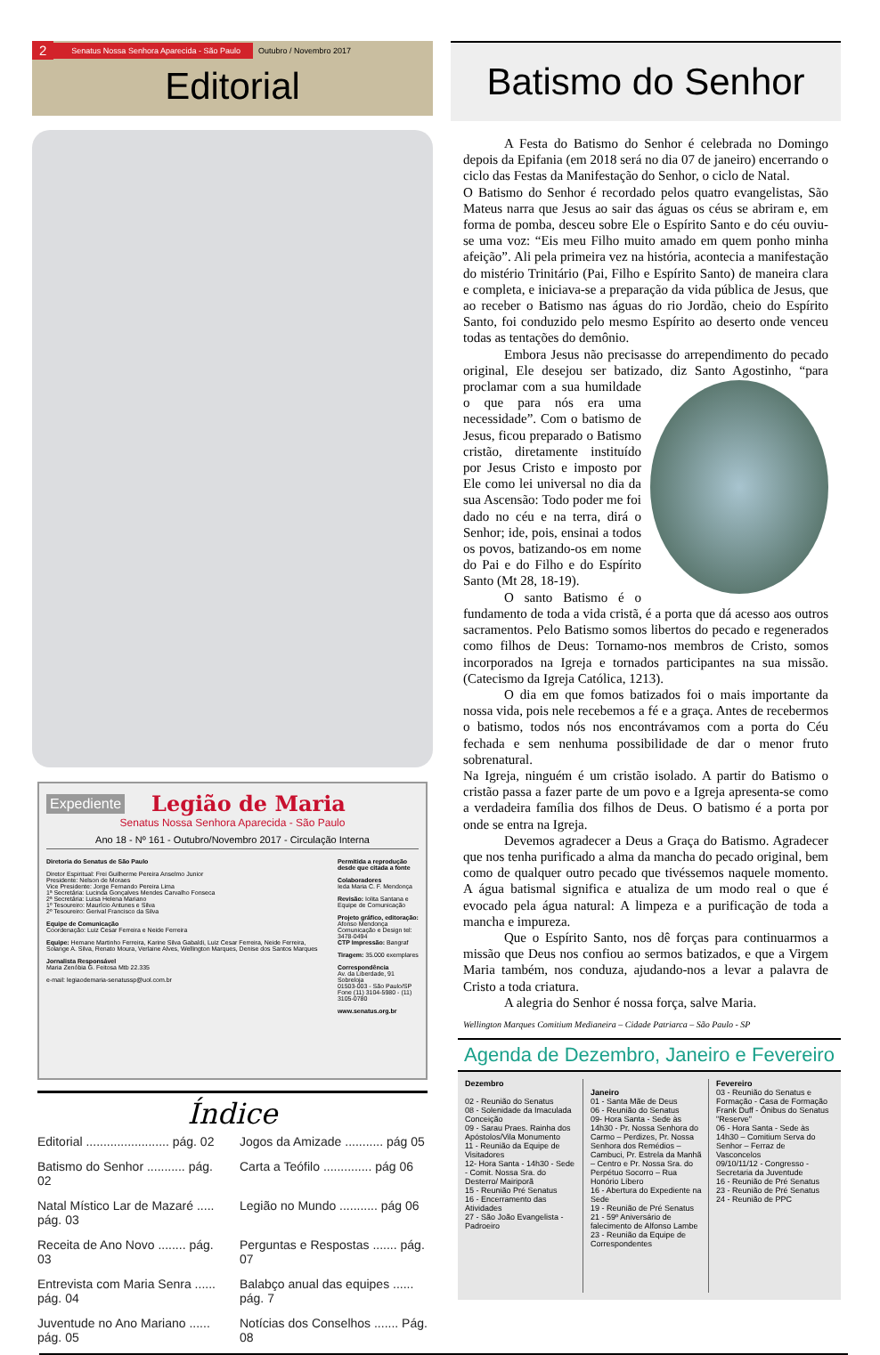2 Senatus Nossa Senhora Aparecida - São Paulo Outubro / Novembro 2017
Editorial
Expediente
Legião de Maria
Senatus Nossa Senhora Aparecida - São Paulo
Ano 18 - Nº 161 - Outubro/Novembro 2017 - Circulação Interna
Diretoria do Senatus de São Paulo
Diretor Espiritual: Frei Guilherme Pereira Anselmo Junior
Presidente: Nelson de Moraes
Vice Presidente: Jorge Fernando Pereira Lima
1ª Secretária: Lucinda Gonçalves Mendes Carvalho Fonseca
2ª Secretária: Luisa Helena Mariano
1º Tesoureiro: Maurício Antunes e Silva
2º Tesoureiro: Gerival Francisco da Silva
Equipe de Comunicação
Coordenação: Luiz Cesar Ferreira e Neide Ferreira
Equipe: Hemane Martinho Ferreira, Karine Silva Gabaldi, Luiz Cesar Ferreira, Neide Ferreira, Solange A. Silva, Renato Moura, Verlaine Alves, Wellington Marques, Denise dos Santos Marques
Jornalista Responsável
Maria Zenóbia G. Feitosa Mtb 22.335
e-mail: legiaodemaria-senatussp@uol.com.br
Permitida a reprodução desde que citada a fonte
Colaboradores
Ieda Maria C. F. Mendonça
Revisão: Iolita Santana e Equipe de Comunicação
Projeto gráfico, editoração:
Afonso Mendonça Comunicação e Design tel: 3478-0494
CTP Impressão: Bangraf
Tiragem: 35.000 exemplares
Correspondência
Av. da Liberdade, 91 Sobreloja
01503-003 - São Paulo/SP
Fone (11) 3104-5980 - (11) 3105-0780
www.senatus.org.br
Índice
Editorial ........................ pág. 02
Jogos da Amizade ........... pág 05
Batismo do Senhor ........... pág. 02
Carta a Teófilo .............. pág 06
Natal Místico Lar de Mazaré ..... pág. 03
Legião no Mundo ........... pág 06
Receita de Ano Novo ........ pág. 03
Perguntas e Respostas ....... pág. 07
Entrevista com Maria Senra ...... pág. 04
Balabço anual das equipes ...... pág. 7
Juventude no Ano Mariano ...... pág. 05
Notícias dos Conselhos ....... Pág. 08
Batismo do Senhor
A Festa do Batismo do Senhor é celebrada no Domingo depois da Epifania (em 2018 será no dia 07 de janeiro) encerrando o ciclo das Festas da Manifestação do Senhor, o ciclo de Natal.
O Batismo do Senhor é recordado pelos quatro evangelistas, São Mateus narra que Jesus ao sair das águas os céus se abriram e, em forma de pomba, desceu sobre Ele o Espírito Santo e do céu ouviu-se uma voz: “Eis meu Filho muito amado em quem ponho minha afeição”. Ali pela primeira vez na história, acontecia a manifestação do mistério Trinitário (Pai, Filho e Espírito Santo) de maneira clara e completa, e iniciava-se a preparação da vida pública de Jesus, que ao receber o Batismo nas águas do rio Jordão, cheio do Espírito Santo, foi conduzido pelo mesmo Espírito ao deserto onde venceu todas as tentações do demônio.
Embora Jesus não precisasse do arrependimento do pecado original, Ele desejou ser batizado, diz Santo Agostinho, “para proclamar com a sua humildade o que para nós era uma necessidade”. Com o batismo de Jesus, ficou preparado o Batismo cristão, diretamente instituído por Jesus Cristo e imposto por Ele como lei universal no dia da sua Ascensão: Todo poder me foi dado no céu e na terra, dirá o Senhor; ide, pois, ensinai a todos os povos, batizando-os em nome do Pai e do Filho e do Espírito Santo (Mt 28, 18-19).
O santo Batismo é o fundamento de toda a vida cristã, é a porta que dá acesso aos outros sacramentos. Pelo Batismo somos libertos do pecado e regenerados como filhos de Deus: Tornamo-nos membros de Cristo, somos incorporados na Igreja e tornados participantes na sua missão. (Catecismo da Igreja Católica, 1213).
O dia em que fomos batizados foi o mais importante da nossa vida, pois nele recebemos a fé e a graça. Antes de recebermos o batismo, todos nós nos encontrávamos com a porta do Céu fechada e sem nenhuma possibilidade de dar o menor fruto sobrenatural.
Na Igreja, ninguém é um cristão isolado. A partir do Batismo o cristão passa a fazer parte de um povo e a Igreja apresenta-se como a verdadeira família dos filhos de Deus. O batismo é a porta por onde se entra na Igreja.
Devemos agradecer a Deus a Graça do Batismo. Agradecer que nos tenha purificado a alma da mancha do pecado original, bem como de qualquer outro pecado que tivéssemos naquele momento. A água batismal significa e atualiza de um modo real o que é evocado pela água natural: A limpeza e a purificação de toda a mancha e impureza.
Que o Espírito Santo, nos dê forças para continuarmos a missão que Deus nos confiou ao sermos batizados, e que a Virgem Maria também, nos conduza, ajudando-nos a levar a palavra de Cristo a toda criatura.
A alegria do Senhor é nossa força, salve Maria.
Wellington Marques Comitium Medianeira – Cidade Patriarca – São Paulo - SP
Agenda de Dezembro, Janeiro e Fevereiro
Dezembro
02 - Reunião do Senatus
08 - Solenidade da Imaculada Conceição
09 - Sarau Praes. Rainha dos Apóstolos/Vila Monumento
11 - Reunião da Equipe de Visitadores
12- Hora Santa - 14h30 - Sede - Comit. Nossa Sra. do Desterro/ Mairiporã
15 - Reunião Pré Senatus
16 - Encerramento das Atividades
27 - São João Evangelista - Padroeiro
Janeiro
01 - Santa Mãe de Deus
06 - Reunião do Senatus
09- Hora Santa - Sede às 14h30 - Pr. Nossa Senhora do Carmo – Perdizes, Pr. Nossa Senhora dos Remédios – Cambuci, Pr. Estrela da Manhã – Centro e Pr. Nossa Sra. do Perpétuo Socorro – Rua Honório Líbero
16 - Abertura do Expediente na Sede
19 - Reunião de Pré Senatus
21 - 59º Aniversário de falecimento de Alfonso Lambe
23 - Reunião da Equipe de Correspondentes
Fevereiro
03 - Reunião do Senatus e Formação - Casa de Formação Frank Duff - Ônibus do Senatus "Reserve"
06 - Hora Santa - Sede às 14h30 – Comitium Serva do Senhor – Ferraz de Vasconcelos
09/10/11/12 - Congresso - Secretaria da Juventude
16 - Reunião de Pré Senatus
23 - Reunião de Pré Senatus
24 - Reunião de PPC